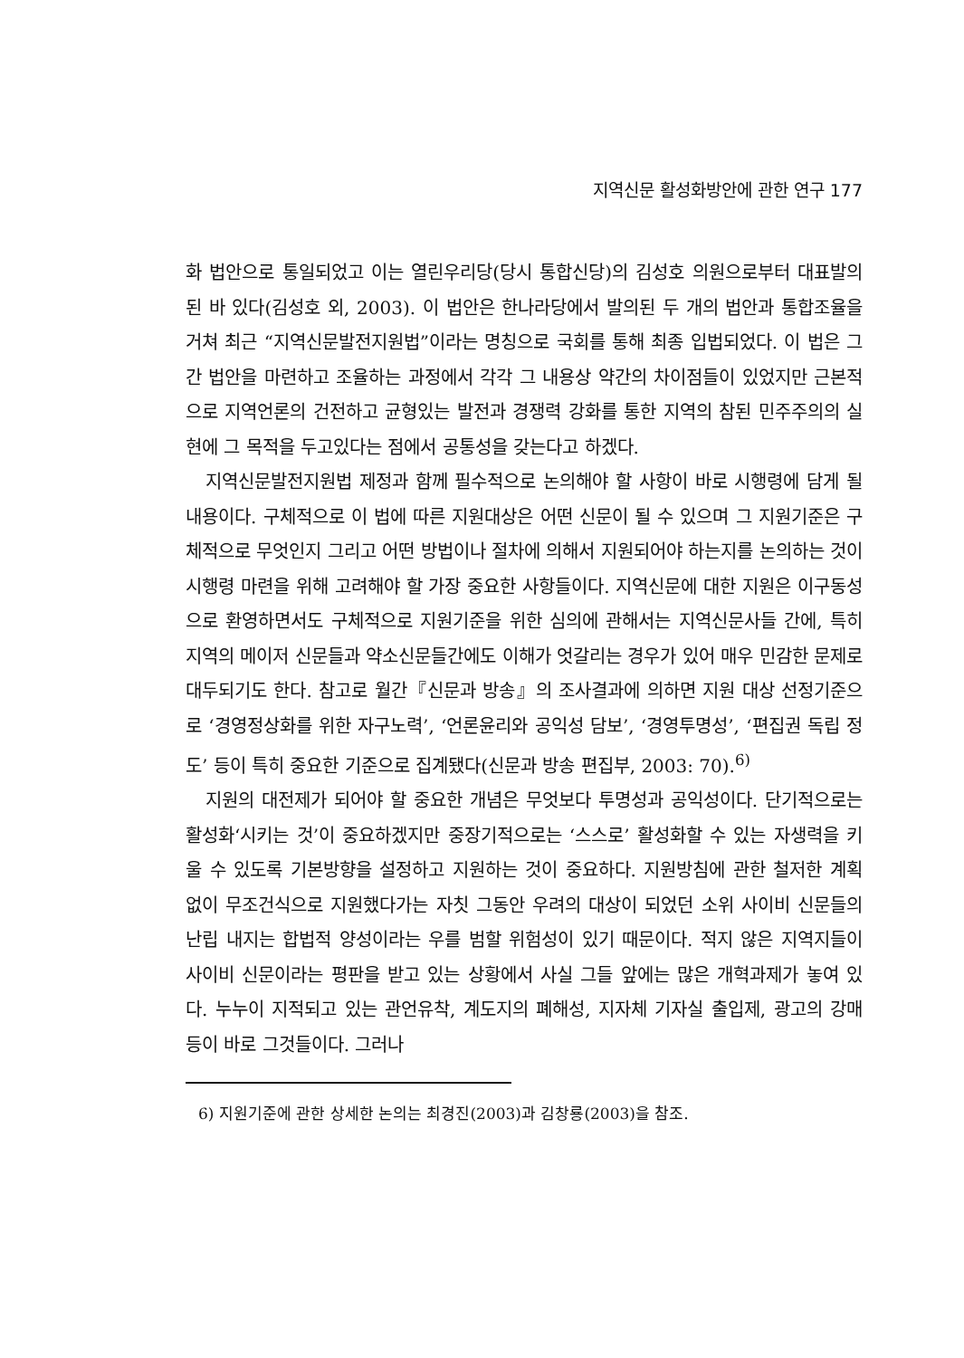지역신문 활성화방안에 관한 연구 177
화 법안으로 통일되었고 이는 열린우리당(당시 통합신당)의 김성호 의원으로부터 대표발의 된 바 있다(김성호 외, 2003). 이 법안은 한나라당에서 발의된 두 개의 법안과 통합조율을 거쳐 최근 “지역신문발전지원법”이라는 명칭으로 국회를 통해 최종 입법되었다. 이 법은 그간 법안을 마련하고 조율하는 과정에서 각각 그 내용상 약간의 차이점들이 있었지만 근본적으로 지역언론의 건전하고 균형있는 발전과 경쟁력 강화를 통한 지역의 참된 민주주의의 실현에 그 목적을 두고있다는 점에서 공통성을 갖는다고 하겠다.
지역신문발전지원법 제정과 함께 필수적으로 논의해야 할 사항이 바로 시행령에 담게 될 내용이다. 구체적으로 이 법에 따른 지원대상은 어떤 신문이 될 수 있으며 그 지원기준은 구체적으로 무엇인지 그리고 어떤 방법이나 절차에 의해서 지원되어야 하는지를 논의하는 것이 시행령 마련을 위해 고려해야 할 가장 중요한 사항들이다. 지역신문에 대한 지원은 이구동성으로 환영하면서도 구체적으로 지원기준을 위한 심의에 관해서는 지역신문사들 간에, 특히 지역의 메이저 신문들과 약소신문들간에도 이해가 엇갈리는 경우가 있어 매우 민감한 문제로 대두되기도 한다. 참고로 월간『신문과 방송』의 조사결과에 의하면 지원 대상 선정기준으로 ‘경영정상화를 위한 자구노력’, ‘언론윤리와 공익성 담보’, ‘경영투명성’, ‘편집권 독립 정도’ 등이 특히 중요한 기준으로 집계됐다(신문과 방송 편집부, 2003: 70).<sup>6)</sup>
지원의 대전제가 되어야 할 중요한 개념은 무엇보다 투명성과 공익성이다. 단기적으로는 활성화‘시키는 것’이 중요하겠지만 중장기적으로는 ‘스스로’ 활성화할 수 있는 자생력을 키울 수 있도록 기본방향을 설정하고 지원하는 것이 중요하다. 지원방침에 관한 철저한 계획 없이 무조건식으로 지원했다가는 자칫 그동안 우려의 대상이 되었던 소위 사이비 신문들의 난립 내지는 합법적 양성이라는 우를 범할 위험성이 있기 때문이다. 적지 않은 지역지들이 사이비 신문이라는 평판을 받고 있는 상황에서 사실 그들 앞에는 많은 개혁과제가 놓여 있다. 누누이 지적되고 있는 관언유착, 계도지의 폐해성, 지자체 기자실 출입제, 광고의 강매 등이 바로 그것들이다. 그러나
6) 지원기준에 관한 상세한 논의는 최경진(2003)과 김창룡(2003)을 참조.